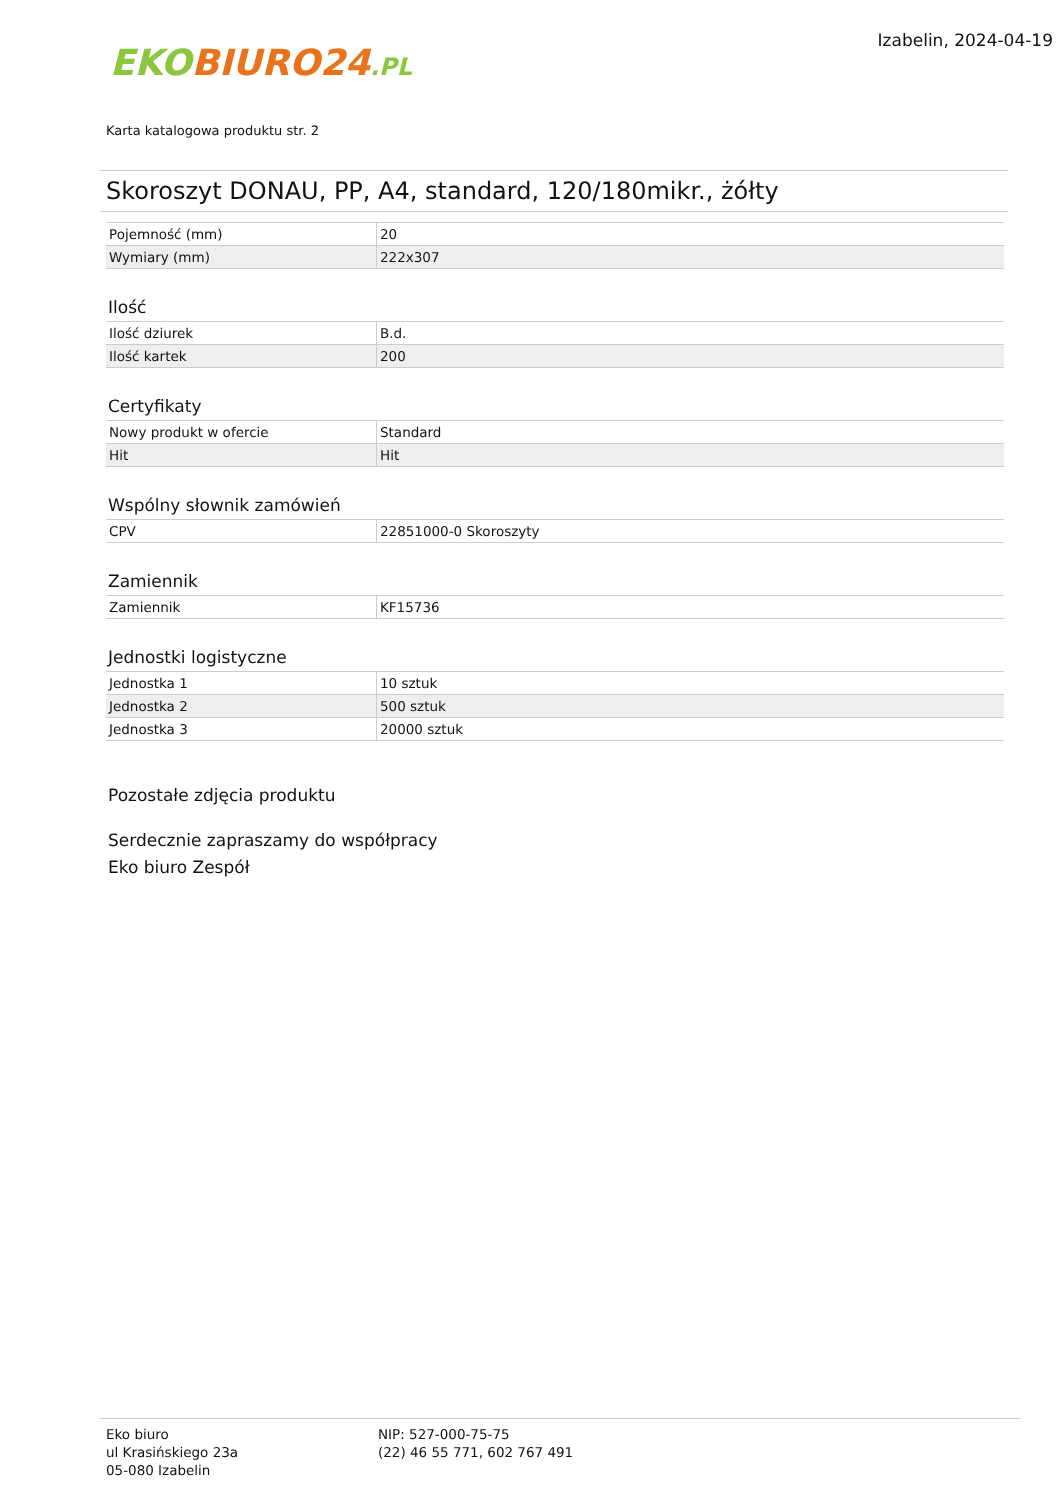EKO BIURO24.PL
Izabelin, 2024-04-19
Karta katalogowa produktu str. 2
Skoroszyt DONAU, PP, A4, standard, 120/180mikr., żółty
| Pojemność (mm) | 20 |
| Wymiary (mm) | 222x307 |
Ilość
| Ilość dziurek | B.d. |
| Ilość kartek | 200 |
Certyfikaty
| Nowy produkt w ofercie | Standard |
| Hit | Hit |
Wspólny słownik zamówień
| CPV | 22851000-0 Skoroszyty |
Zamiennik
| Zamiennik | KF15736 |
Jednostki logistyczne
| Jednostka 1 | 10 sztuk |
| Jednostka 2 | 500 sztuk |
| Jednostka 3 | 20000 sztuk |
Pozostałe zdjęcia produktu
Serdecznie zapraszamy do współpracy
Eko biuro Zespół
Eko biuro
ul Krasińskiego 23a
05-080 Izabelin
NIP: 527-000-75-75
(22) 46 55 771, 602 767 491